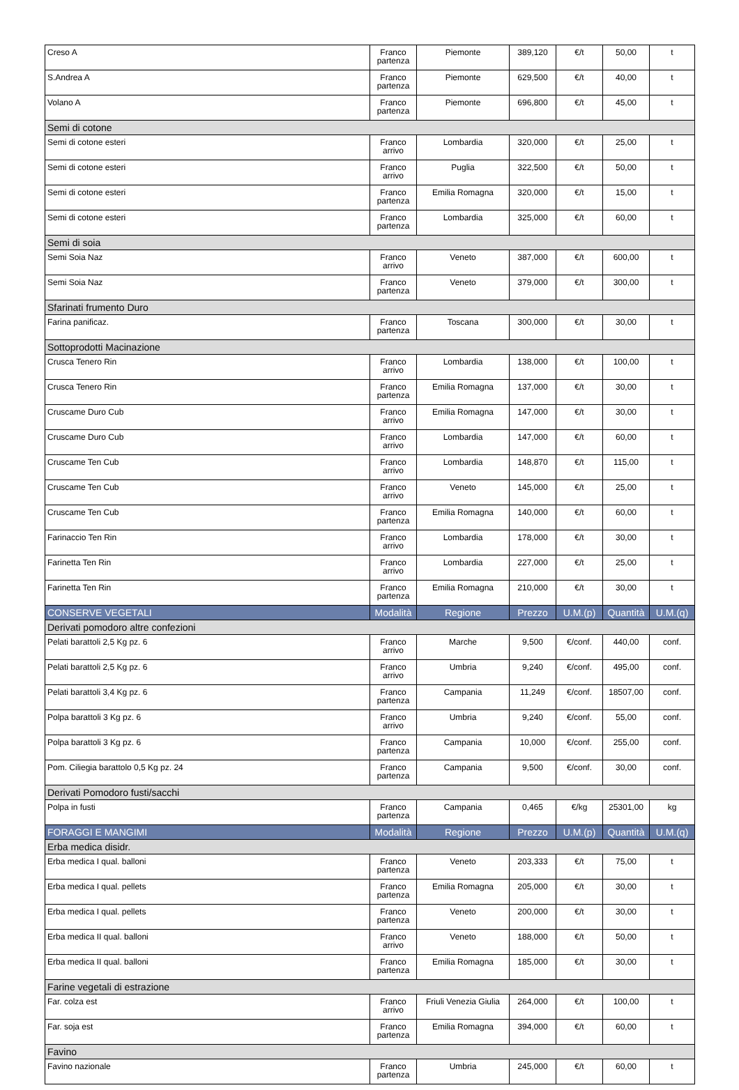| Creso A | Franco partenza | Piemonte | 389,120 | €/t | 50,00 | t |
| S.Andrea A | Franco partenza | Piemonte | 629,500 | €/t | 40,00 | t |
| Volano A | Franco partenza | Piemonte | 696,800 | €/t | 45,00 | t |
| Semi di cotone | | | | | | |
| Semi di cotone esteri | Franco arrivo | Lombardia | 320,000 | €/t | 25,00 | t |
| Semi di cotone esteri | Franco arrivo | Puglia | 322,500 | €/t | 50,00 | t |
| Semi di cotone esteri | Franco partenza | Emilia Romagna | 320,000 | €/t | 15,00 | t |
| Semi di cotone esteri | Franco partenza | Lombardia | 325,000 | €/t | 60,00 | t |
| Semi di soia | | | | | | |
| Semi Soia Naz | Franco arrivo | Veneto | 387,000 | €/t | 600,00 | t |
| Semi Soia Naz | Franco partenza | Veneto | 379,000 | €/t | 300,00 | t |
| Sfarinati frumento Duro | | | | | | |
| Farina panificaz. | Franco partenza | Toscana | 300,000 | €/t | 30,00 | t |
| Sottoprodotti Macinazione | | | | | | |
| Crusca Tenero Rin | Franco arrivo | Lombardia | 138,000 | €/t | 100,00 | t |
| Crusca Tenero Rin | Franco partenza | Emilia Romagna | 137,000 | €/t | 30,00 | t |
| Cruscame Duro Cub | Franco arrivo | Emilia Romagna | 147,000 | €/t | 30,00 | t |
| Cruscame Duro Cub | Franco arrivo | Lombardia | 147,000 | €/t | 60,00 | t |
| Cruscame Ten Cub | Franco arrivo | Lombardia | 148,870 | €/t | 115,00 | t |
| Cruscame Ten Cub | Franco arrivo | Veneto | 145,000 | €/t | 25,00 | t |
| Cruscame Ten Cub | Franco partenza | Emilia Romagna | 140,000 | €/t | 60,00 | t |
| Farinaccio Ten Rin | Franco arrivo | Lombardia | 178,000 | €/t | 30,00 | t |
| Farinetta Ten Rin | Franco arrivo | Lombardia | 227,000 | €/t | 25,00 | t |
| Farinetta Ten Rin | Franco partenza | Emilia Romagna | 210,000 | €/t | 30,00 | t |
| CONSERVE VEGETALI | Modalità | Regione | Prezzo | U.M.(p) | Quantità | U.M.(q) |
| Derivati pomodoro altre confezioni | | | | | | |
| Pelati barattoli 2,5 Kg pz. 6 | Franco arrivo | Marche | 9,500 | €/conf. | 440,00 | conf. |
| Pelati barattoli 2,5 Kg pz. 6 | Franco arrivo | Umbria | 9,240 | €/conf. | 495,00 | conf. |
| Pelati barattoli 3,4 Kg pz. 6 | Franco partenza | Campania | 11,249 | €/conf. | 18507,00 | conf. |
| Polpa barattoli 3 Kg pz. 6 | Franco arrivo | Umbria | 9,240 | €/conf. | 55,00 | conf. |
| Polpa barattoli 3 Kg pz. 6 | Franco partenza | Campania | 10,000 | €/conf. | 255,00 | conf. |
| Pom. Ciliegia barattolo 0,5 Kg pz. 24 | Franco partenza | Campania | 9,500 | €/conf. | 30,00 | conf. |
| Derivati Pomodoro fusti/sacchi | | | | | | |
| Polpa in fusti | Franco partenza | Campania | 0,465 | €/kg | 25301,00 | kg |
| FORAGGI E MANGIMI | Modalità | Regione | Prezzo | U.M.(p) | Quantità | U.M.(q) |
| Erba medica disidr. | | | | | | |
| Erba medica I qual. balloni | Franco partenza | Veneto | 203,333 | €/t | 75,00 | t |
| Erba medica I qual. pellets | Franco partenza | Emilia Romagna | 205,000 | €/t | 30,00 | t |
| Erba medica I qual. pellets | Franco partenza | Veneto | 200,000 | €/t | 30,00 | t |
| Erba medica II qual. balloni | Franco arrivo | Veneto | 188,000 | €/t | 50,00 | t |
| Erba medica II qual. balloni | Franco partenza | Emilia Romagna | 185,000 | €/t | 30,00 | t |
| Farine vegetali di estrazione | | | | | | |
| Far. colza est | Franco arrivo | Friuli Venezia Giulia | 264,000 | €/t | 100,00 | t |
| Far. soja est | Franco partenza | Emilia Romagna | 394,000 | €/t | 60,00 | t |
| Favino | | | | | | |
| Favino nazionale | Franco partenza | Umbria | 245,000 | €/t | 60,00 | t |